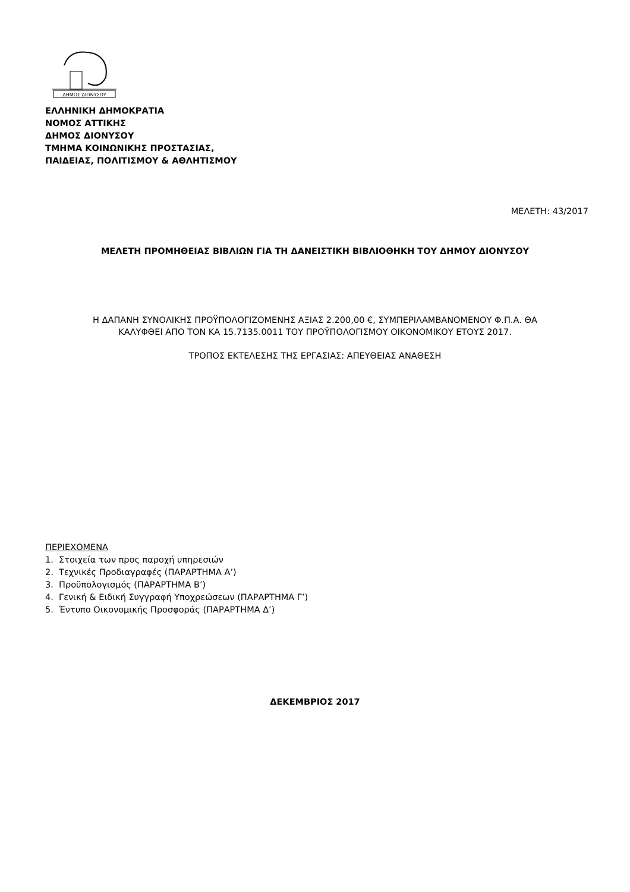ΔΗΜΟΣ ΔΙΟΝΥΣΟΥ
ΕΛΛΗΝΙΚΗ ΔΗΜΟΚΡΑΤΙΑ
ΝΟΜΟΣ ΑΤΤΙΚΗΣ
ΔΗΜΟΣ ΔΙΟΝΥΣΟΥ
ΤΜΗΜΑ ΚΟΙΝΩΝΙΚΗΣ ΠΡΟΣΤΑΣΙΑΣ,
ΠΑΙΔΕΙΑΣ, ΠΟΛΙΤΙΣΜΟΥ & ΑΘΛΗΤΙΣΜΟΥ
ΜΕΛΕΤΗ: 43/2017
ΜΕΛΕΤΗ ΠΡΟΜΗΘΕΙΑΣ ΒΙΒΛΙΩΝ ΓΙΑ ΤΗ ΔΑΝΕΙΣΤΙΚΗ ΒΙΒΛΙΟΘΗΚΗ ΤΟΥ ΔΗΜΟΥ ΔΙΟΝΥΣΟΥ
Η ΔΑΠΑΝΗ ΣΥΝΟΛΙΚΗΣ ΠΡΟΫΠΟΛΟΓΙΖΟΜΕΝΗΣ ΑΞΙΑΣ 2.200,00 €, ΣΥΜΠΕΡΙΛΑΜΒΑΝΟΜΕΝΟΥ Φ.Π.Α. ΘΑ
ΚΑΛΥΦΘΕΙ ΑΠΟ ΤΟΝ ΚΑ 15.7135.0011 ΤΟΥ ΠΡΟΫΠΟΛΟΓΙΣΜΟΥ ΟΙΚΟΝΟΜΙΚΟΥ ΕΤΟΥΣ 2017.
ΤΡΟΠΟΣ ΕΚΤΕΛΕΣΗΣ ΤΗΣ ΕΡΓΑΣΙΑΣ: ΑΠΕΥΘΕΙΑΣ ΑΝΑΘΕΣΗ
ΠΕΡΙΕΧΟΜΕΝΑ
1. Στοιχεία των προς παροχή υπηρεσιών
2. Τεχνικές Προδιαγραφές (ΠΑΡΑΡΤΗΜΑ Α’)
3. Προϋπολογισμός (ΠΑΡΑΡΤΗΜΑ Β’)
4. Γενική & Ειδική Συγγραφή Υποχρεώσεων (ΠΑΡΑΡΤΗΜΑ Γ’)
5. Έντυπο Οικονομικής Προσφοράς (ΠΑΡΑΡΤΗΜΑ Δ’)
ΔΕΚΕΜΒΡΙΟΣ 2017